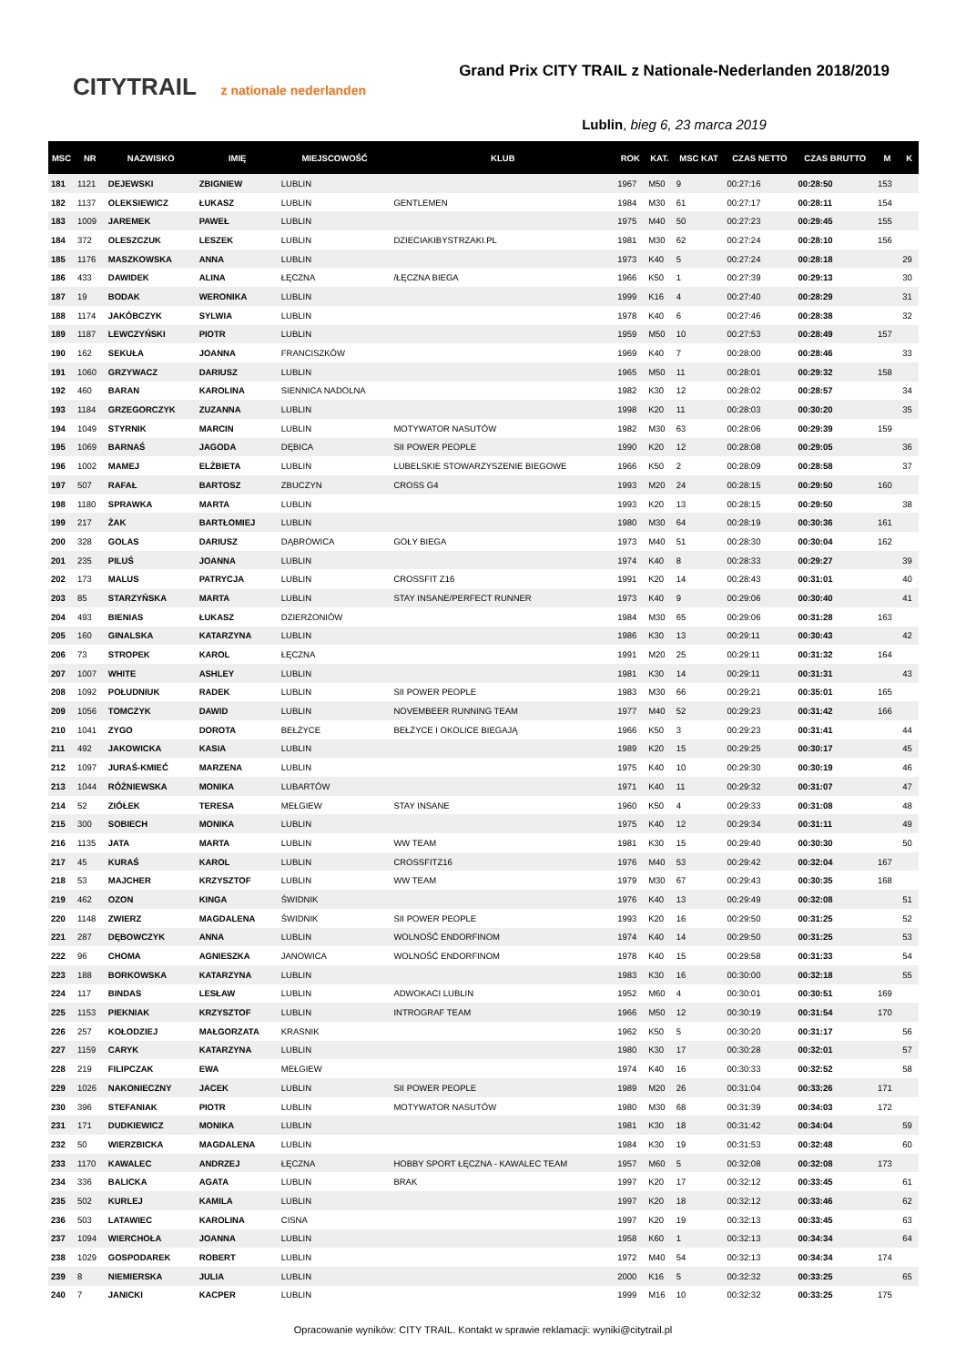CITYTRAIL z nationale nederlanden
Grand Prix CITY TRAIL z Nationale-Nederlanden 2018/2019
Lublin, bieg 6, 23 marca 2019
| MSC | NR | NAZWISKO | IMIĘ | MIEJSCOWOŚĆ | KLUB | ROK | KAT. | MSC KAT | CZAS NETTO | CZAS BRUTTO | M | K |
| --- | --- | --- | --- | --- | --- | --- | --- | --- | --- | --- | --- | --- |
| 181 | 1121 | DEJEWSKI | ZBIGNIEW | LUBLIN | | 1967 | M50 | 9 | 00:27:16 | 00:28:50 | 153 | |
| 182 | 1137 | OLEKSIEWICZ | ŁUKASZ | LUBLIN | GENTLEMEN | 1984 | M30 | 61 | 00:27:17 | 00:28:11 | 154 | |
| 183 | 1009 | JAREMEK | PAWEŁ | LUBLIN | | 1975 | M40 | 50 | 00:27:23 | 00:29:45 | 155 | |
| 184 | 372 | OLESZCZUK | LESZEK | LUBLIN | DZIECIAKIBYSTRZAKI.PL | 1981 | M30 | 62 | 00:27:24 | 00:28:10 | 156 | |
| 185 | 1176 | MASZKOWSKA | ANNA | LUBLIN | | 1973 | K40 | 5 | 00:27:24 | 00:28:18 | | 29 |
| 186 | 433 | DAWIDEK | ALINA | ŁĘCZNA | /ŁĘCZNA BIEGA | 1966 | K50 | 1 | 00:27:39 | 00:29:13 | | 30 |
| 187 | 19 | BODAK | WERONIKA | LUBLIN | | 1999 | K16 | 4 | 00:27:40 | 00:28:29 | | 31 |
| 188 | 1174 | JAKÓBCZYK | SYLWIA | LUBLIN | | 1978 | K40 | 6 | 00:27:46 | 00:28:38 | | 32 |
| 189 | 1187 | LEWCZYŃSKI | PIOTR | LUBLIN | | 1959 | M50 | 10 | 00:27:53 | 00:28:49 | 157 | |
| 190 | 162 | SEKUŁA | JOANNA | FRANCISZKÓW | | 1969 | K40 | 7 | 00:28:00 | 00:28:46 | | 33 |
| 191 | 1060 | GRZYWACZ | DARIUSZ | LUBLIN | | 1965 | M50 | 11 | 00:28:01 | 00:29:32 | 158 | |
| 192 | 460 | BARAN | KAROLINA | SIENNICA NADOLNA | | 1982 | K30 | 12 | 00:28:02 | 00:28:57 | | 34 |
| 193 | 1184 | GRZEGORCZYK | ZUZANNA | LUBLIN | | 1998 | K20 | 11 | 00:28:03 | 00:30:20 | | 35 |
| 194 | 1049 | STYRNIK | MARCIN | LUBLIN | MOTYWATOR NASUTÓW | 1982 | M30 | 63 | 00:28:06 | 00:29:39 | 159 | |
| 195 | 1069 | BARNAŚ | JAGODA | DĘBICA | SII POWER PEOPLE | 1990 | K20 | 12 | 00:28:08 | 00:29:05 | | 36 |
| 196 | 1002 | MAMEJ | ELŻBIETA | LUBLIN | LUBELSKIE STOWARZYSZENIE BIEGOWE | 1966 | K50 | 2 | 00:28:09 | 00:28:58 | | 37 |
| 197 | 507 | RAFAŁ | BARTOSZ | ZBUCZYN | CROSS G4 | 1993 | M20 | 24 | 00:28:15 | 00:29:50 | 160 | |
| 198 | 1180 | SPRAWKA | MARTA | LUBLIN | | 1993 | K20 | 13 | 00:28:15 | 00:29:50 | | 38 |
| 199 | 217 | ŻAK | BARTŁOMIEJ | LUBLIN | | 1980 | M30 | 64 | 00:28:19 | 00:30:36 | 161 | |
| 200 | 328 | GOLAS | DARIUSZ | DĄBROWICA | GOŁY BIEGA | 1973 | M40 | 51 | 00:28:30 | 00:30:04 | 162 | |
| 201 | 235 | PILUŚ | JOANNA | LUBLIN | | 1974 | K40 | 8 | 00:28:33 | 00:29:27 | | 39 |
| 202 | 173 | MALUS | PATRYCJA | LUBLIN | CROSSFIT Z16 | 1991 | K20 | 14 | 00:28:43 | 00:31:01 | | 40 |
| 203 | 85 | STARZYŃSKA | MARTA | LUBLIN | STAY INSANE/PERFECT RUNNER | 1973 | K40 | 9 | 00:29:06 | 00:30:40 | | 41 |
| 204 | 493 | BIENIAS | ŁUKASZ | DZIERŻONIÓW | | 1984 | M30 | 65 | 00:29:06 | 00:31:28 | 163 | |
| 205 | 160 | GINALSKA | KATARZYNA | LUBLIN | | 1986 | K30 | 13 | 00:29:11 | 00:30:43 | | 42 |
| 206 | 73 | STROPEK | KAROL | ŁĘCZNA | | 1991 | M20 | 25 | 00:29:11 | 00:31:32 | 164 | |
| 207 | 1007 | WHITE | ASHLEY | LUBLIN | | 1981 | K30 | 14 | 00:29:11 | 00:31:31 | | 43 |
| 208 | 1092 | POŁUDNIUK | RADEK | LUBLIN | SII POWER PEOPLE | 1983 | M30 | 66 | 00:29:21 | 00:35:01 | 165 | |
| 209 | 1056 | TOMCZYK | DAWID | LUBLIN | NOVEMBEER RUNNING TEAM | 1977 | M40 | 52 | 00:29:23 | 00:31:42 | 166 | |
| 210 | 1041 | ZYGO | DOROTA | BEŁŻYCE | BEŁŻYCE I OKOLICE BIEGAJĄ | 1966 | K50 | 3 | 00:29:23 | 00:31:41 | | 44 |
| 211 | 492 | JAKOWICKA | KASIA | LUBLIN | | 1989 | K20 | 15 | 00:29:25 | 00:30:17 | | 45 |
| 212 | 1097 | JURAŚ-KMIEĆ | MARZENA | LUBLIN | | 1975 | K40 | 10 | 00:29:30 | 00:30:19 | | 46 |
| 213 | 1044 | RÓŻNIEWSKA | MONIKA | LUBARTÓW | | 1971 | K40 | 11 | 00:29:32 | 00:31:07 | | 47 |
| 214 | 52 | ZIÓŁEK | TERESA | MEŁGIEW | STAY INSANE | 1960 | K50 | 4 | 00:29:33 | 00:31:08 | | 48 |
| 215 | 300 | SOBIECH | MONIKA | LUBLIN | | 1975 | K40 | 12 | 00:29:34 | 00:31:11 | | 49 |
| 216 | 1135 | JATA | MARTA | LUBLIN | WW TEAM | 1981 | K30 | 15 | 00:29:40 | 00:30:30 | | 50 |
| 217 | 45 | KURAŚ | KAROL | LUBLIN | CROSSFITZ16 | 1976 | M40 | 53 | 00:29:42 | 00:32:04 | 167 | |
| 218 | 53 | MAJCHER | KRZYSZTOF | LUBLIN | WW TEAM | 1979 | M30 | 67 | 00:29:43 | 00:30:35 | 168 | |
| 219 | 462 | OZON | KINGA | ŚWIDNIK | | 1976 | K40 | 13 | 00:29:49 | 00:32:08 | | 51 |
| 220 | 1148 | ZWIERZ | MAGDALENA | ŚWIDNIK | SII POWER PEOPLE | 1993 | K20 | 16 | 00:29:50 | 00:31:25 | | 52 |
| 221 | 287 | DĘBOWCZYK | ANNA | LUBLIN | WOLNOŚĆ ENDORFINOM | 1974 | K40 | 14 | 00:29:50 | 00:31:25 | | 53 |
| 222 | 96 | CHOMA | AGNIESZKA | JANOWICA | WOLNOŚĆ ENDORFINOM | 1978 | K40 | 15 | 00:29:58 | 00:31:33 | | 54 |
| 223 | 188 | BORKOWSKA | KATARZYNA | LUBLIN | | 1983 | K30 | 16 | 00:30:00 | 00:32:18 | | 55 |
| 224 | 117 | BINDAS | LESŁAW | LUBLIN | ADWOKACI LUBLIN | 1952 | M60 | 4 | 00:30:01 | 00:30:51 | 169 | |
| 225 | 1153 | PIEKNIAK | KRZYSZTOF | LUBLIN | INTROGRAF TEAM | 1966 | M50 | 12 | 00:30:19 | 00:31:54 | 170 | |
| 226 | 257 | KOŁODZIEJ | MAŁGORZATA | KRASNIK | | 1962 | K50 | 5 | 00:30:20 | 00:31:17 | | 56 |
| 227 | 1159 | CARYK | KATARZYNA | LUBLIN | | 1980 | K30 | 17 | 00:30:28 | 00:32:01 | | 57 |
| 228 | 219 | FILIPCZAK | EWA | MEŁGIEW | | 1974 | K40 | 16 | 00:30:33 | 00:32:52 | | 58 |
| 229 | 1026 | NAKONIECZNY | JACEK | LUBLIN | SII POWER PEOPLE | 1989 | M20 | 26 | 00:31:04 | 00:33:26 | 171 | |
| 230 | 396 | STEFANIAK | PIOTR | LUBLIN | MOTYWATOR NASUTÓW | 1980 | M30 | 68 | 00:31:39 | 00:34:03 | 172 | |
| 231 | 171 | DUDKIEWICZ | MONIKA | LUBLIN | | 1981 | K30 | 18 | 00:31:42 | 00:34:04 | | 59 |
| 232 | 50 | WIERZBICKA | MAGDALENA | LUBLIN | | 1984 | K30 | 19 | 00:31:53 | 00:32:48 | | 60 |
| 233 | 1170 | KAWALEC | ANDRZEJ | ŁĘCZNA | HOBBY SPORT ŁĘCZNA - KAWALEC TEAM | 1957 | M60 | 5 | 00:32:08 | 00:32:08 | 173 | |
| 234 | 336 | BALICKA | AGATA | LUBLIN | BRAK | 1997 | K20 | 17 | 00:32:12 | 00:33:45 | | 61 |
| 235 | 502 | KURLEJ | KAMILA | LUBLIN | | 1997 | K20 | 18 | 00:32:12 | 00:33:46 | | 62 |
| 236 | 503 | LATAWIEC | KAROLINA | CISNA | | 1997 | K20 | 19 | 00:32:13 | 00:33:45 | | 63 |
| 237 | 1094 | WIERCHOŁA | JOANNA | LUBLIN | | 1958 | K60 | 1 | 00:32:13 | 00:34:34 | | 64 |
| 238 | 1029 | GOSPODAREK | ROBERT | LUBLIN | | 1972 | M40 | 54 | 00:32:13 | 00:34:34 | 174 | |
| 239 | 8 | NIEMIERSKA | JULIA | LUBLIN | | 2000 | K16 | 5 | 00:32:32 | 00:33:25 | | 65 |
| 240 | 7 | JANICKI | KACPER | LUBLIN | | 1999 | M16 | 10 | 00:32:32 | 00:33:25 | 175 | |
Opracowanie wyników: CITY TRAIL. Kontakt w sprawie reklamacji: wyniki@citytrail.pl